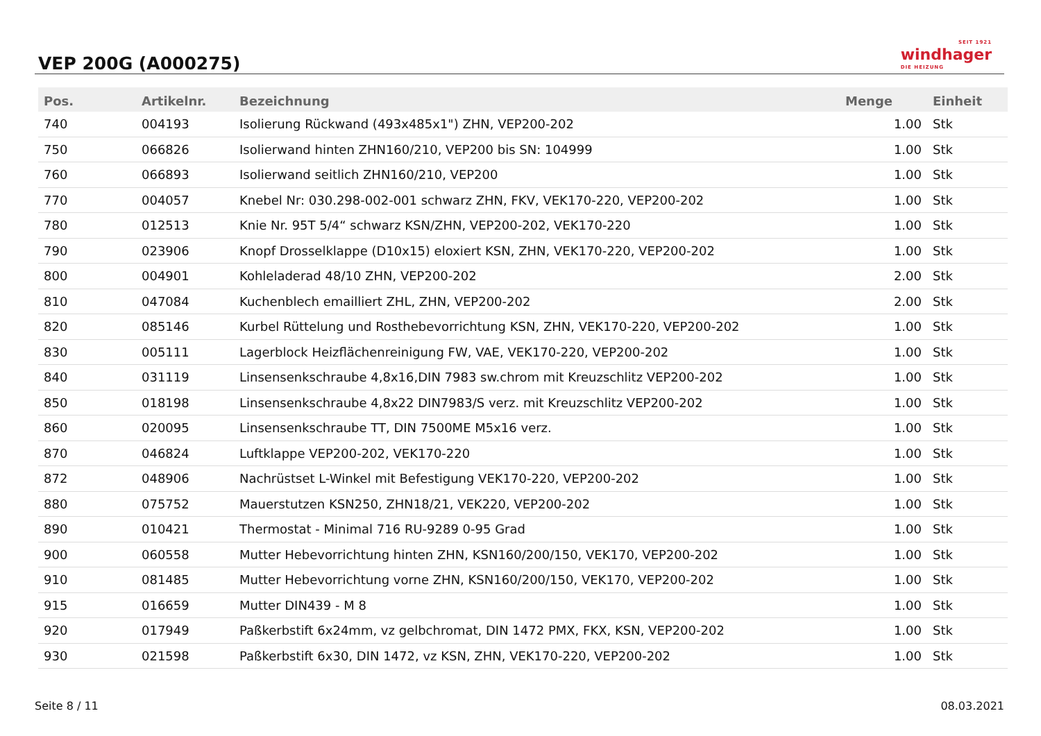VEP 200G (A000275)
SEIT 1921
windhager
DIE HEIZUNG
| Pos. | Artikelnr. | Bezeichnung | Menge | Einheit |
| --- | --- | --- | --- | --- |
| 740 | 004193 | Isolierung Rückwand (493x485x1") ZHN, VEP200-202 | 1.00 | Stk |
| 750 | 066826 | Isolierwand hinten ZHN160/210, VEP200 bis SN: 104999 | 1.00 | Stk |
| 760 | 066893 | Isolierwand seitlich ZHN160/210, VEP200 | 1.00 | Stk |
| 770 | 004057 | Knebel Nr: 030.298-002-001 schwarz ZHN, FKV, VEK170-220, VEP200-202 | 1.00 | Stk |
| 780 | 012513 | Knie Nr. 95T 5/4“ schwarz KSN/ZHN, VEP200-202, VEK170-220 | 1.00 | Stk |
| 790 | 023906 | Knopf Drosselklappe (D10x15) eloxiert KSN, ZHN, VEK170-220, VEP200-202 | 1.00 | Stk |
| 800 | 004901 | Kohleladerad 48/10 ZHN, VEP200-202 | 2.00 | Stk |
| 810 | 047084 | Kuchenblech emailliert ZHL, ZHN, VEP200-202 | 2.00 | Stk |
| 820 | 085146 | Kurbel Rüttelung und Rosthebevorrichtung KSN, ZHN, VEK170-220, VEP200-202 | 1.00 | Stk |
| 830 | 005111 | Lagerblock Heizflächenreinigung FW, VAE, VEK170-220, VEP200-202 | 1.00 | Stk |
| 840 | 031119 | Linsensenkschraube 4,8x16,DIN 7983 sw.chrom mit Kreuzschlitz VEP200-202 | 1.00 | Stk |
| 850 | 018198 | Linsensenkschraube 4,8x22 DIN7983/S verz. mit Kreuzschlitz VEP200-202 | 1.00 | Stk |
| 860 | 020095 | Linsensenkschraube TT, DIN 7500ME M5x16 verz. | 1.00 | Stk |
| 870 | 046824 | Luftklappe VEP200-202, VEK170-220 | 1.00 | Stk |
| 872 | 048906 | Nachrüstset L-Winkel mit Befestigung VEK170-220, VEP200-202 | 1.00 | Stk |
| 880 | 075752 | Mauerstutzen KSN250, ZHN18/21, VEK220, VEP200-202 | 1.00 | Stk |
| 890 | 010421 | Thermostat - Minimal 716 RU-9289 0-95 Grad | 1.00 | Stk |
| 900 | 060558 | Mutter Hebevorrichtung hinten ZHN, KSN160/200/150, VEK170, VEP200-202 | 1.00 | Stk |
| 910 | 081485 | Mutter Hebevorrichtung vorne ZHN, KSN160/200/150, VEK170, VEP200-202 | 1.00 | Stk |
| 915 | 016659 | Mutter DIN439 - M 8 | 1.00 | Stk |
| 920 | 017949 | Paßkerbstift 6x24mm, vz gelbchromat, DIN 1472 PMX, FKX, KSN, VEP200-202 | 1.00 | Stk |
| 930 | 021598 | Paßkerbstift 6x30, DIN 1472, vz KSN, ZHN, VEK170-220, VEP200-202 | 1.00 | Stk |
Seite 8 / 11 08.03.2021